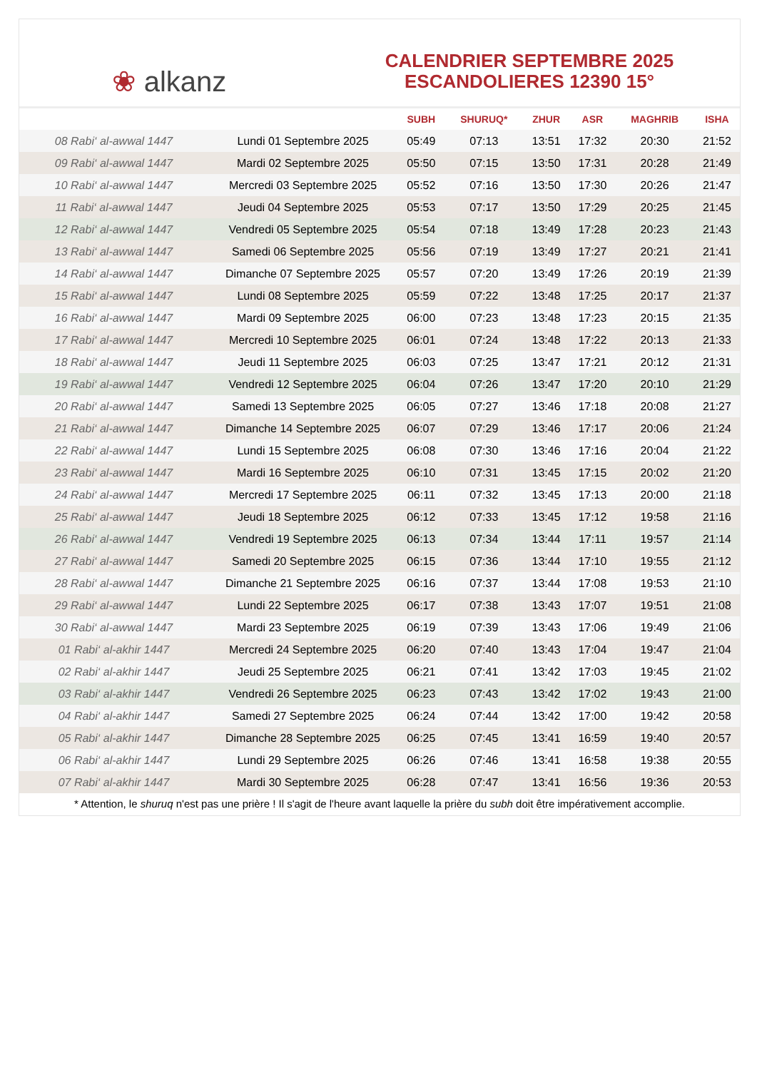❀ alkanz
CALENDRIER SEPTEMBRE 2025
ESCANDOLIERES 12390 15°
| | | SUBH | SHURUQ* | ZHUR | ASR | MAGHRIB | ISHA |
| --- | --- | --- | --- | --- | --- | --- | --- |
| 08 Rabi‘ al-awwal 1447 | Lundi 01 Septembre 2025 | 05:49 | 07:13 | 13:51 | 17:32 | 20:30 | 21:52 |
| 09 Rabi‘ al-awwal 1447 | Mardi 02 Septembre 2025 | 05:50 | 07:15 | 13:50 | 17:31 | 20:28 | 21:49 |
| 10 Rabi‘ al-awwal 1447 | Mercredi 03 Septembre 2025 | 05:52 | 07:16 | 13:50 | 17:30 | 20:26 | 21:47 |
| 11 Rabi‘ al-awwal 1447 | Jeudi 04 Septembre 2025 | 05:53 | 07:17 | 13:50 | 17:29 | 20:25 | 21:45 |
| 12 Rabi‘ al-awwal 1447 | Vendredi 05 Septembre 2025 | 05:54 | 07:18 | 13:49 | 17:28 | 20:23 | 21:43 |
| 13 Rabi‘ al-awwal 1447 | Samedi 06 Septembre 2025 | 05:56 | 07:19 | 13:49 | 17:27 | 20:21 | 21:41 |
| 14 Rabi‘ al-awwal 1447 | Dimanche 07 Septembre 2025 | 05:57 | 07:20 | 13:49 | 17:26 | 20:19 | 21:39 |
| 15 Rabi‘ al-awwal 1447 | Lundi 08 Septembre 2025 | 05:59 | 07:22 | 13:48 | 17:25 | 20:17 | 21:37 |
| 16 Rabi‘ al-awwal 1447 | Mardi 09 Septembre 2025 | 06:00 | 07:23 | 13:48 | 17:23 | 20:15 | 21:35 |
| 17 Rabi‘ al-awwal 1447 | Mercredi 10 Septembre 2025 | 06:01 | 07:24 | 13:48 | 17:22 | 20:13 | 21:33 |
| 18 Rabi‘ al-awwal 1447 | Jeudi 11 Septembre 2025 | 06:03 | 07:25 | 13:47 | 17:21 | 20:12 | 21:31 |
| 19 Rabi‘ al-awwal 1447 | Vendredi 12 Septembre 2025 | 06:04 | 07:26 | 13:47 | 17:20 | 20:10 | 21:29 |
| 20 Rabi‘ al-awwal 1447 | Samedi 13 Septembre 2025 | 06:05 | 07:27 | 13:46 | 17:18 | 20:08 | 21:27 |
| 21 Rabi‘ al-awwal 1447 | Dimanche 14 Septembre 2025 | 06:07 | 07:29 | 13:46 | 17:17 | 20:06 | 21:24 |
| 22 Rabi‘ al-awwal 1447 | Lundi 15 Septembre 2025 | 06:08 | 07:30 | 13:46 | 17:16 | 20:04 | 21:22 |
| 23 Rabi‘ al-awwal 1447 | Mardi 16 Septembre 2025 | 06:10 | 07:31 | 13:45 | 17:15 | 20:02 | 21:20 |
| 24 Rabi‘ al-awwal 1447 | Mercredi 17 Septembre 2025 | 06:11 | 07:32 | 13:45 | 17:13 | 20:00 | 21:18 |
| 25 Rabi‘ al-awwal 1447 | Jeudi 18 Septembre 2025 | 06:12 | 07:33 | 13:45 | 17:12 | 19:58 | 21:16 |
| 26 Rabi‘ al-awwal 1447 | Vendredi 19 Septembre 2025 | 06:13 | 07:34 | 13:44 | 17:11 | 19:57 | 21:14 |
| 27 Rabi‘ al-awwal 1447 | Samedi 20 Septembre 2025 | 06:15 | 07:36 | 13:44 | 17:10 | 19:55 | 21:12 |
| 28 Rabi‘ al-awwal 1447 | Dimanche 21 Septembre 2025 | 06:16 | 07:37 | 13:44 | 17:08 | 19:53 | 21:10 |
| 29 Rabi‘ al-awwal 1447 | Lundi 22 Septembre 2025 | 06:17 | 07:38 | 13:43 | 17:07 | 19:51 | 21:08 |
| 30 Rabi‘ al-awwal 1447 | Mardi 23 Septembre 2025 | 06:19 | 07:39 | 13:43 | 17:06 | 19:49 | 21:06 |
| 01 Rabi‘ al-akhir 1447 | Mercredi 24 Septembre 2025 | 06:20 | 07:40 | 13:43 | 17:04 | 19:47 | 21:04 |
| 02 Rabi‘ al-akhir 1447 | Jeudi 25 Septembre 2025 | 06:21 | 07:41 | 13:42 | 17:03 | 19:45 | 21:02 |
| 03 Rabi‘ al-akhir 1447 | Vendredi 26 Septembre 2025 | 06:23 | 07:43 | 13:42 | 17:02 | 19:43 | 21:00 |
| 04 Rabi‘ al-akhir 1447 | Samedi 27 Septembre 2025 | 06:24 | 07:44 | 13:42 | 17:00 | 19:42 | 20:58 |
| 05 Rabi‘ al-akhir 1447 | Dimanche 28 Septembre 2025 | 06:25 | 07:45 | 13:41 | 16:59 | 19:40 | 20:57 |
| 06 Rabi‘ al-akhir 1447 | Lundi 29 Septembre 2025 | 06:26 | 07:46 | 13:41 | 16:58 | 19:38 | 20:55 |
| 07 Rabi‘ al-akhir 1447 | Mardi 30 Septembre 2025 | 06:28 | 07:47 | 13:41 | 16:56 | 19:36 | 20:53 |
* Attention, le shuruq n'est pas une prière ! Il s'agit de l'heure avant laquelle la prière du subh doit être impérativement accomplie.